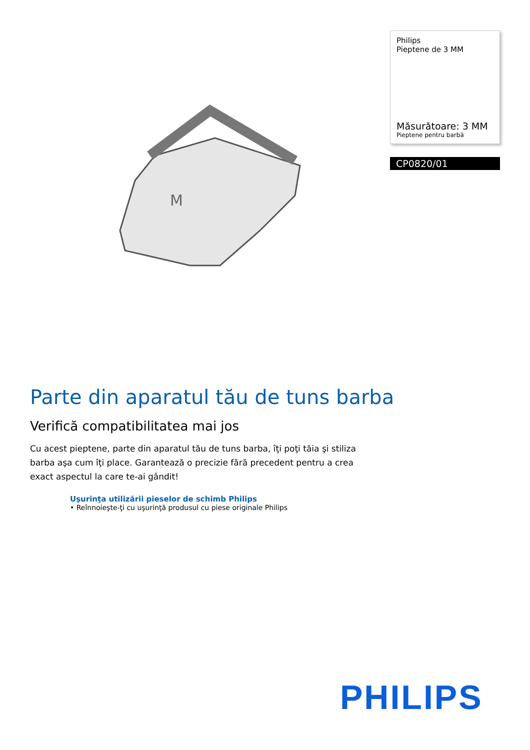M
Philips
Pieptene de 3 MM
Măsurătoare: 3 MM
Pieptene pentru barbă
CP0820/01
Parte din aparatul tău de tuns barba
Verifică compatibilitatea mai jos
Cu acest pieptene, parte din aparatul tău de tuns barba, îţi poţi tăia şi stiliza barba aşa cum îţi place. Garantează o precizie fără precedent pentru a crea exact aspectul la care te-ai gândit!
Uşurinţa utilizării pieselor de schimb Philips
• Reînnoieşte-ţi cu uşurinţă produsul cu piese originale Philips
PHILIPS